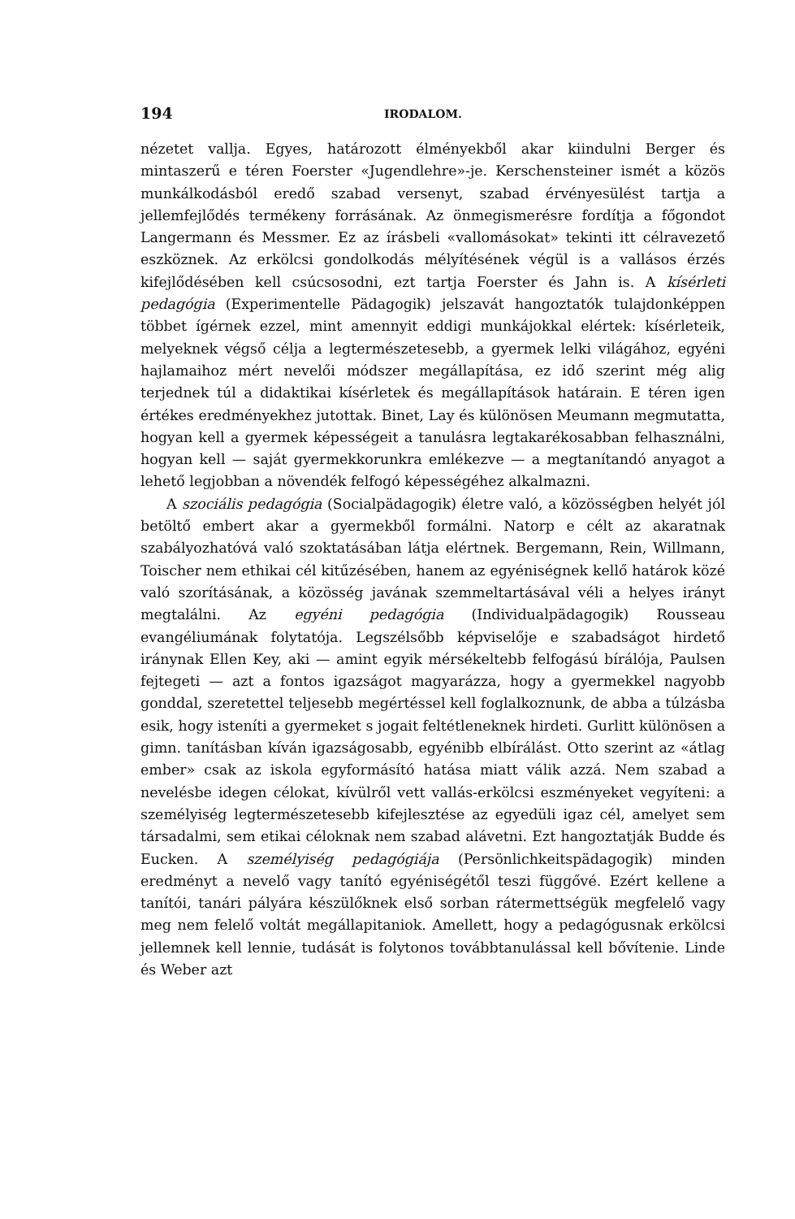194 IRODALOM.
nézetet vallja. Egyes, határozott élményekből akar kiindulni Berger és mintaszerű e téren Foerster «Jugendlehre»-je. Kerschensteiner ismét a közös munkálkodásból eredő szabad versenyt, szabad érvényesülést tartja a jellemfejlődés termékeny forrásának. Az önmegismerésre fordítja a főgondot Langermann és Messmer. Ez az írásbeli «vallomásokat» tekinti itt célravezető eszköznek. Az erkölcsi gondolkodás mélyítésének végül is a vallásos érzés kifejlődésében kell csúcsosodni, ezt tartja Foerster és Jahn is. A kísérleti pedagógia (Experimentelle Pädagogik) jelszavát hangoztatók tulajdonképpen többet ígérnek ezzel, mint amennyit eddigi munkájokkal elértek: kísérleteik, melyeknek végső célja a legtermészetesebb, a gyermek lelki világához, egyéni hajlamaihoz mért nevelői módszer megállapítása, ez idő szerint még alig terjednek túl a didaktikai kísérletek és megállapítások határain. E téren igen értékes eredményekhez jutottak. Binet, Lay és különösen Meumann megmutatta, hogyan kell a gyermek képességeit a tanulásra legtakarékosabban felhasználni, hogyan kell — saját gyermekkorunkra emlékezve — a megtanítandó anyagot a lehető legjobban a növendék felfogó képességéhez alkalmazni.
A szociális pedagógia (Socialpädagogik) életre való, a közösségben helyét jól betöltő embert akar a gyermekből formálni. Natorp e célt az akaratnak szabályozhatóvá való szoktatásában látja elértnek. Bergemann, Rein, Willmann, Toischer nem ethikai cél kitűzésében, hanem az egyéniségnek kellő határok közé való szorításának, a közösség javának szemmeltartásával véli a helyes irányt megtalálni. Az egyéni pedagógia (Individualpädagogik) Rousseau evangéliumának folytatója. Legszélsőbb képviselője e szabadságot hirdető iránynak Ellen Key, aki — amint egyik mérsékeltebb felfogású bírálója, Paulsen fejtegeti — azt a fontos igazságot magyarázza, hogy a gyermekkel nagyobb gonddal, szeretettel teljesebb megértéssel kell foglalkoznunk, de abba a túlzásba esik, hogy isteníti a gyermeket s jogait feltétleneknek hirdeti. Gurlitt különösen a gimn. tanításban kíván igazságosabb, egyénibb elbírálást. Otto szerint az «átlag ember» csak az iskola egyformásító hatása miatt válik azzá. Nem szabad a nevelésbe idegen célokat, kívülről vett vallás-erkölcsi eszményeket vegyíteni: a személyiség legtermészetesebb kifejlesztése az egyedüli igaz cél, amelyet sem társadalmi, sem etikai céloknak nem szabad alávetni. Ezt hangoztatják Budde és Eucken. A személyiség pedagógiája (Persönlichkeitspädagogik) minden eredményt a nevelő vagy tanító egyéniségétől teszi függővé. Ezért kellene a tanítói, tanári pályára készülőknek első sorban rátermettségük megfelelő vagy meg nem felelő voltát megállapitaniok. Amellett, hogy a pedagógusnak erkölcsi jellemnek kell lennie, tudását is folytonos továbbtanulással kell bővítenie. Linde és Weber azt